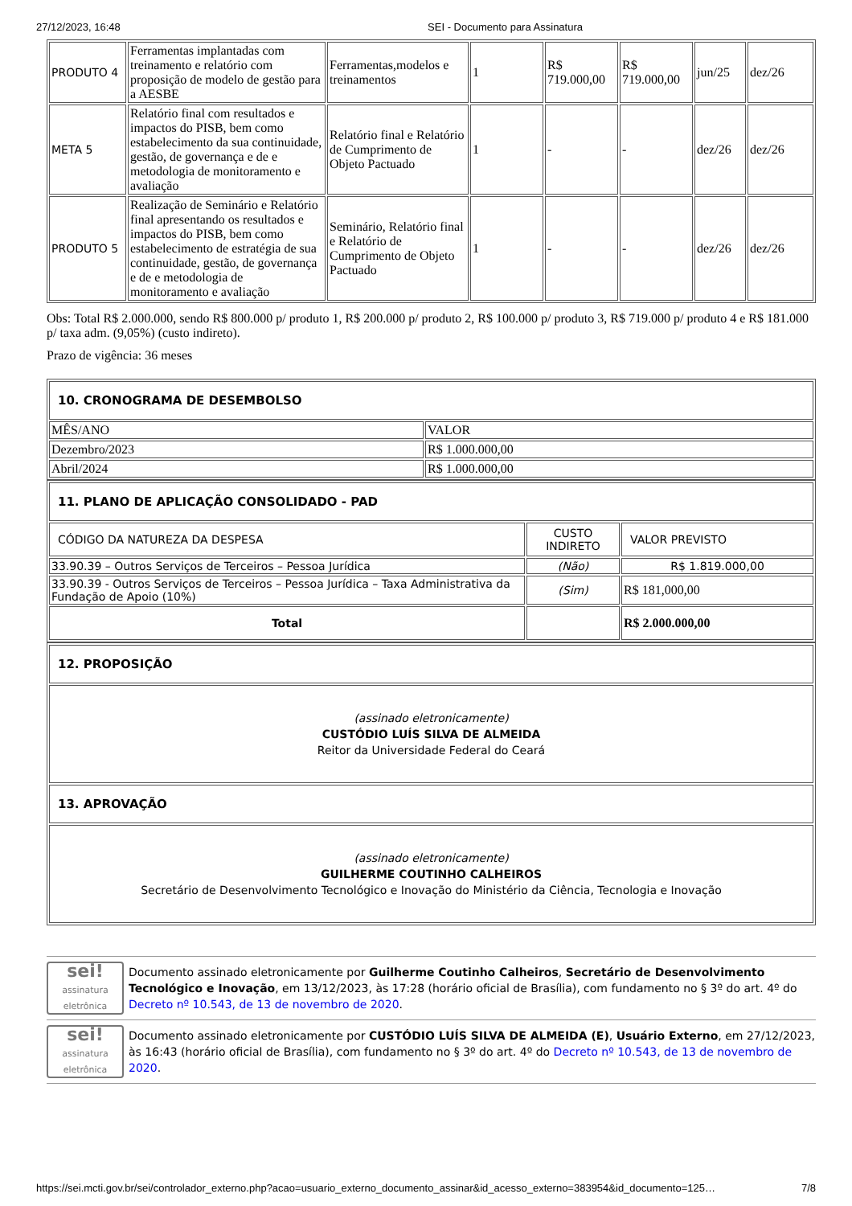27/12/2023, 16:48 SEI - Documento para Assinatura
| PRODUTO 4 | Ferramentas implantadas com treinamento e relatório com proposição de modelo de gestão para a AESBE | Ferramentas,modelos e treinamentos | 1 | R$ 719.000,00 | R$ 719.000,00 | jun/25 | dez/26 |
| META 5 | Relatório final com resultados e impactos do PISB, bem como estabelecimento da sua continuidade, gestão, de governança e de e metodologia de monitoramento e avaliação | Relatório final e Relatório de Cumprimento de Objeto Pactuado | 1 | - | - | dez/26 | dez/26 |
| PRODUTO 5 | Realização de Seminário e Relatório final apresentando os resultados e impactos do PISB, bem como estabelecimento de estratégia de sua continuidade, gestão, de governança e de e metodologia de monitoramento e avaliação | Seminário, Relatório final e Relatório de Cumprimento de Objeto Pactuado | 1 | - | - | dez/26 | dez/26 |
Obs: Total R$ 2.000.000, sendo R$ 800.000 p/ produto 1, R$ 200.000 p/ produto 2, R$ 100.000 p/ produto 3, R$ 719.000 p/ produto 4 e R$ 181.000 p/ taxa adm. (9,05%) (custo indireto).
Prazo de vigência: 36 meses
| 10. CRONOGRAMA DE DESEMBOLSO | |
| MÊS/ANO | VALOR |
| Dezembro/2023 | R$ 1.000.000,00 |
| Abril/2024 | R$ 1.000.000,00 |
| 11. PLANO DE APLICAÇÃO CONSOLIDADO - PAD | | |
| CÓDIGO DA NATUREZA DA DESPESA | CUSTO INDIRETO | VALOR PREVISTO |
| 33.90.39 – Outros Serviços de Terceiros – Pessoa Jurídica | (Não) | R$ 1.819.000,00 |
| 33.90.39 - Outros Serviços de Terceiros – Pessoa Jurídica – Taxa Administrativa da Fundação de Apoio (10%) | (Sim) | R$ 181,000,00 |
| Total | | R$ 2.000.000,00 |
| 12. PROPOSIÇÃO |
| (assinado eletronicamente) CUSTÓDIO LUÍS SILVA DE ALMEIDA Reitor da Universidade Federal do Ceará |
| 13. APROVAÇÃO |
| (assinado eletronicamente) GUILHERME COUTINHO CALHEIROS Secretário de Desenvolvimento Tecnológico e Inovação do Ministério da Ciência, Tecnologia e Inovação |
sei!
assinatura eletrônica
Documento assinado eletronicamente por Guilherme Coutinho Calheiros, Secretário de Desenvolvimento Tecnológico e Inovação, em 13/12/2023, às 17:28 (horário oficial de Brasília), com fundamento no § 3º do art. 4º do Decreto nº 10.543, de 13 de novembro de 2020.
sei!
assinatura eletrônica
Documento assinado eletronicamente por CUSTÓDIO LUÍS SILVA DE ALMEIDA (E), Usuário Externo, em 27/12/2023, às 16:43 (horário oficial de Brasília), com fundamento no § 3º do art. 4º do Decreto nº 10.543, de 13 de novembro de 2020.
https://sei.mcti.gov.br/sei/controlador_externo.php?acao=usuario_externo_documento_assinar&id_acesso_externo=383954&id_documento=125… 7/8